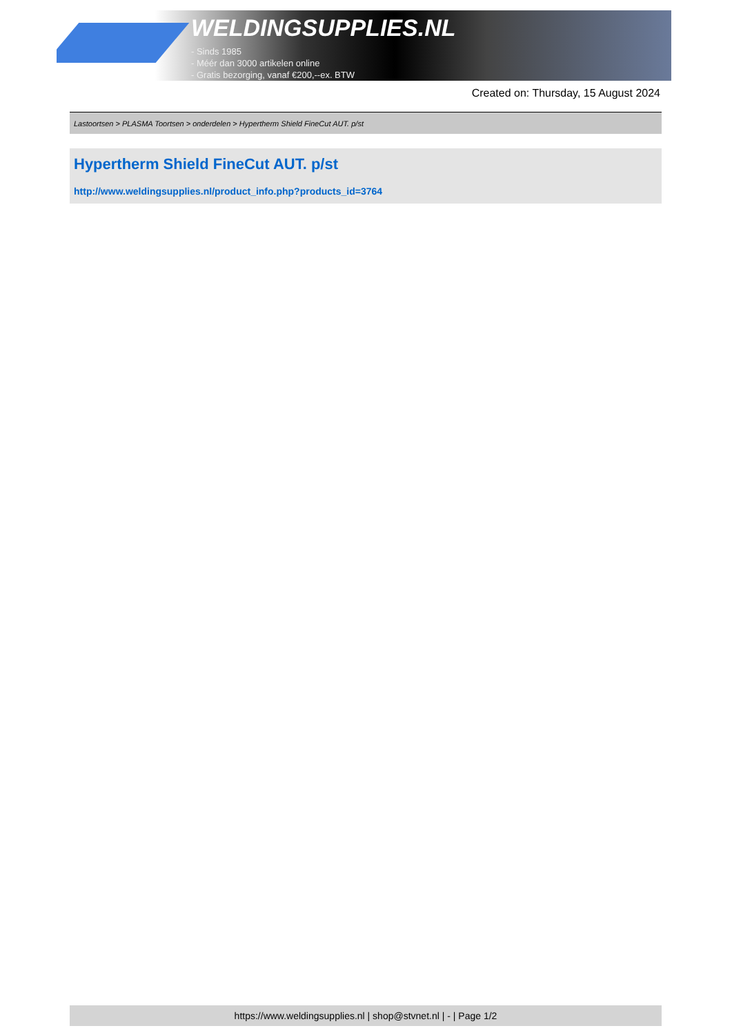WELDINGSUPPLIES.NL
- Sinds 1985
- Méér dan 3000 artikelen online
- Gratis bezorging, vanaf €200,--ex. BTW
Created on: Thursday, 15 August 2024
Lastoortsen > PLASMA Toortsen > onderdelen > Hypertherm Shield FineCut AUT. p/st
Hypertherm Shield FineCut AUT. p/st
http://www.weldingsupplies.nl/product_info.php?products_id=3764
https://www.weldingsupplies.nl | shop@stvnet.nl | - | Page 1/2